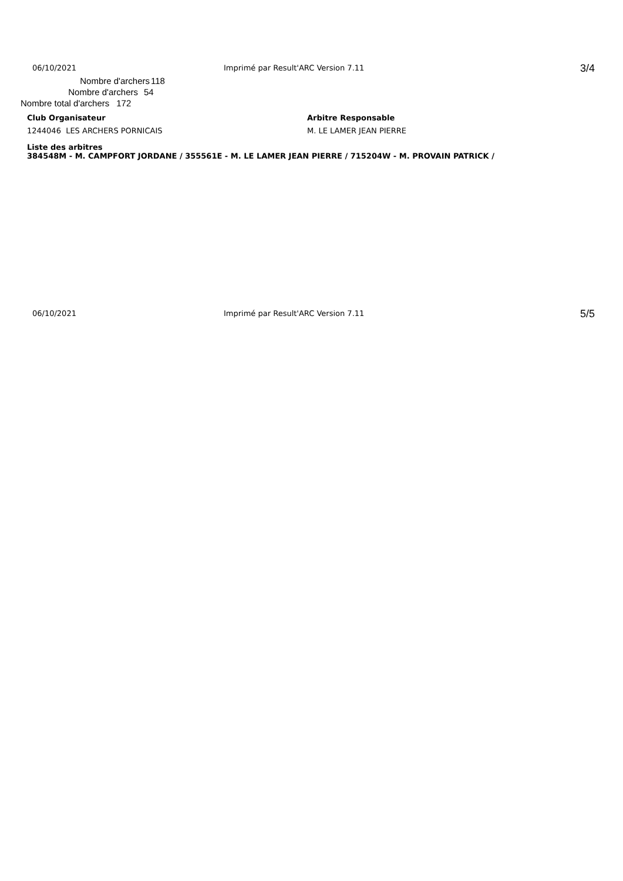06/10/2021 Imprimé par Result'ARC Version 7.11 3/4
Nombre d'archers 118
Nombre d'archers 54
Nombre total d'archers 172
Club Organisateur Arbitre Responsable
1244046 LES ARCHERS PORNICAIS M. LE LAMER JEAN PIERRE
Liste des arbitres
384548M - M. CAMPFORT JORDANE / 355561E - M. LE LAMER JEAN PIERRE / 715204W - M. PROVAIN PATRICK /
06/10/2021 Imprimé par Result'ARC Version 7.11 5/5